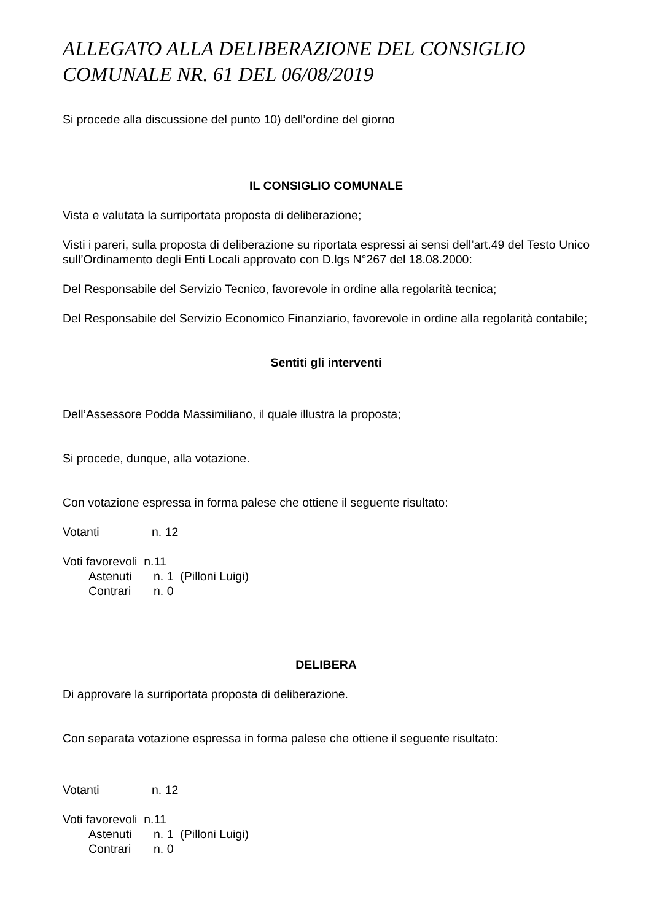ALLEGATO ALLA DELIBERAZIONE DEL CONSIGLIO COMUNALE NR. 61 DEL 06/08/2019
Si procede alla discussione del punto 10) dell’ordine del giorno
IL CONSIGLIO COMUNALE
Vista e valutata la surriportata proposta di deliberazione;
Visti i pareri, sulla proposta di deliberazione su riportata espressi ai sensi dell’art.49 del Testo Unico sull’Ordinamento degli Enti Locali approvato con D.lgs N°267 del 18.08.2000:
Del Responsabile del Servizio Tecnico, favorevole in ordine alla regolarità tecnica;
Del Responsabile del Servizio Economico Finanziario, favorevole in ordine alla regolarità contabile;
Sentiti gli interventi
Dell’Assessore Podda Massimiliano, il quale illustra la proposta;
Si procede, dunque, alla votazione.
Con votazione espressa in forma palese che ottiene il seguente risultato:
Votanti n. 12
Voti favorevoli n.11
Astenuti n. 1 (Pilloni Luigi)
Contrari n. 0
DELIBERA
Di approvare la surriportata proposta di deliberazione.
Con separata votazione espressa in forma palese che ottiene il seguente risultato:
Votanti n. 12
Voti favorevoli n.11
Astenuti n. 1 (Pilloni Luigi)
Contrari n. 0